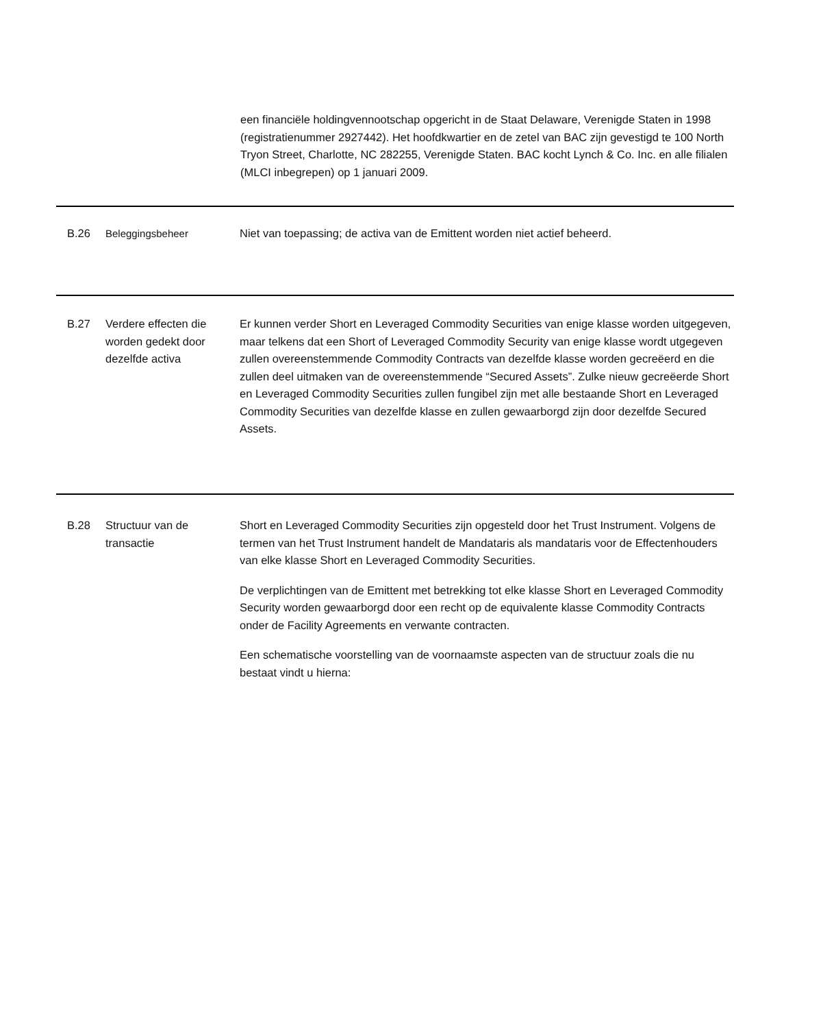een financiële holdingvennootschap opgericht in de Staat Delaware, Verenigde Staten in 1998 (registratienummer 2927442). Het hoofdkwartier en de zetel van BAC zijn gevestigd te 100 North Tryon Street, Charlotte, NC 282255, Verenigde Staten. BAC kocht Lynch & Co. Inc. en alle filialen (MLCI inbegrepen) op 1 januari 2009.
| B.26 | Beleggingsbeheer | Niet van toepassing; de activa van de Emittent worden niet actief beheerd. |
| B.27 | Verdere effecten die worden gedekt door dezelfde activa | Er kunnen verder Short en Leveraged Commodity Securities van enige klasse worden uitgegeven, maar telkens dat een Short of Leveraged Commodity Security van enige klasse wordt utgegeven zullen overeenstemmende Commodity Contracts van dezelfde klasse worden gecreëerd en die zullen deel uitmaken van de overeenstemmende “Secured Assets”. Zulke nieuw gecreëerde Short en Leveraged Commodity Securities zullen fungibel zijn met alle bestaande Short en Leveraged Commodity Securities van dezelfde klasse en zullen gewaarborgd zijn door dezelfde Secured Assets. |
| B.28 | Structuur van de transactie | Short en Leveraged Commodity Securities zijn opgesteld door het Trust Instrument. Volgens de termen van het Trust Instrument handelt de Mandataris als mandataris voor de Effectenhouders van elke klasse Short en Leveraged Commodity Securities. De verplichtingen van de Emittent met betrekking tot elke klasse Short en Leveraged Commodity Security worden gewaarborgd door een recht op de equivalente klasse Commodity Contracts onder de Facility Agreements en verwante contracten. Een schematische voorstelling van de voornaamste aspecten van de structuur zoals die nu bestaat vindt u hierna: |